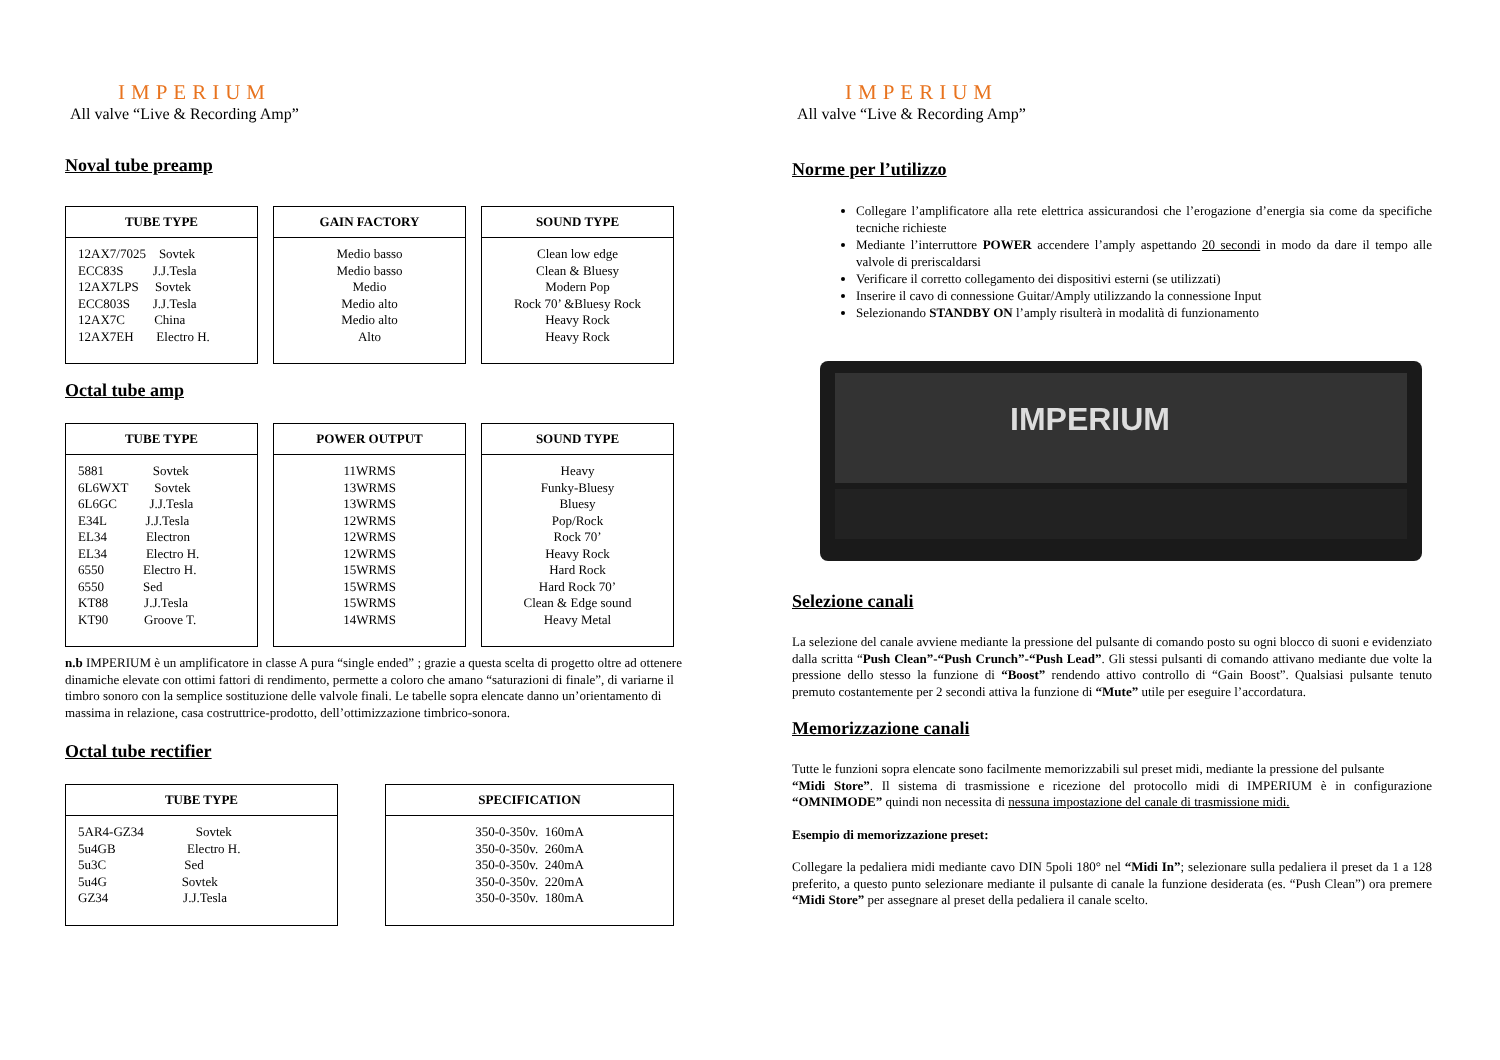IMPERIUM
All valve “Live & Recording Amp”
Noval tube preamp
| TUBE TYPE |
| --- |
| 12AX7/7025 Sovtek ECC83S J.J.Tesla 12AX7LPS Sovtek ECC803S J.J.Tesla 12AX7C China 12AX7EH Electro H. |
| GAIN FACTORY |
| --- |
| Medio basso Medio basso Medio Medio alto Medio alto Alto |
| SOUND TYPE |
| --- |
| Clean low edge Clean & Bluesy Modern Pop Rock 70’ &Bluesy Rock Heavy Rock Heavy Rock |
Octal tube amp
| TUBE TYPE |
| --- |
| 5881 Sovtek 6L6WXT Sovtek 6L6GC J.J.Tesla E34L J.J.Tesla EL34 Electron EL34 Electro H. 6550 Electro H. 6550 Sed KT88 J.J.Tesla KT90 Groove T. |
| POWER OUTPUT |
| --- |
| 11WRMS 13WRMS 13WRMS 12WRMS 12WRMS 12WRMS 15WRMS 15WRMS 15WRMS 14WRMS |
| SOUND TYPE |
| --- |
| Heavy Funky-Bluesy Bluesy Pop/Rock Rock 70’ Heavy Rock Hard Rock Hard Rock 70’ Clean & Edge sound Heavy Metal |
n.b IMPERIUM è un amplificatore in classe A pura “single ended” ; grazie a questa scelta di progetto oltre ad ottenere dinamiche elevate con ottimi fattori di rendimento, permette a coloro che amano “saturazioni di finale”, di variarne il timbro sonoro con la semplice sostituzione delle valvole finali. Le tabelle sopra elencate danno un’orientamento di massima in relazione, casa costruttrice-prodotto, dell’ottimizzazione timbrico-sonora.
Octal tube rectifier
| TUBE TYPE |
| --- |
| 5AR4-GZ34 Sovtek 5u4GB Electro H. 5u3C Sed 5u4G Sovtek GZ34 J.J.Tesla |
| SPECIFICATION |
| --- |
| 350-0-350v. 160mA 350-0-350v. 260mA 350-0-350v. 240mA 350-0-350v. 220mA 350-0-350v. 180mA |
IMPERIUM
All valve “Live & Recording Amp”
Norme per l’utilizzo
Collegare l’amplificatore alla rete elettrica assicurandosi che l’erogazione d’energia sia come da specifiche tecniche richieste
Mediante l’interruttore POWER accendere l’amply aspettando 20 secondi in modo da dare il tempo alle valvole di preriscaldarsi
Verificare il corretto collegamento dei dispositivi esterni (se utilizzati)
Inserire il cavo di connessione Guitar/Amply utilizzando la connessione Input
Selezionando STANDBY ON l’amply risulterà in modalità di funzionamento
IMPERIUM
Selezione canali
La selezione del canale avviene mediante la pressione del pulsante di comando posto su ogni blocco di suoni e evidenziato dalla scritta “Push Clean”-“Push Crunch”-“Push Lead”. Gli stessi pulsanti di comando attivano mediante due volte la pressione dello stesso la funzione di “Boost” rendendo attivo controllo di “Gain Boost”. Qualsiasi pulsante tenuto premuto costantemente per 2 secondi attiva la funzione di “Mute” utile per eseguire l’accordatura.
Memorizzazione canali
Tutte le funzioni sopra elencate sono facilmente memorizzabili sul preset midi, mediante la pressione del pulsante
“Midi Store”. Il sistema di trasmissione e ricezione del protocollo midi di IMPERIUM è in configurazione “OMNIMODE” quindi non necessita di nessuna impostazione del canale di trasmissione midi.
Esempio di memorizzazione preset:
Collegare la pedaliera midi mediante cavo DIN 5poli 180° nel “Midi In”; selezionare sulla pedaliera il preset da 1 a 128 preferito, a questo punto selezionare mediante il pulsante di canale la funzione desiderata (es. “Push Clean”) ora premere “Midi Store” per assegnare al preset della pedaliera il canale scelto.